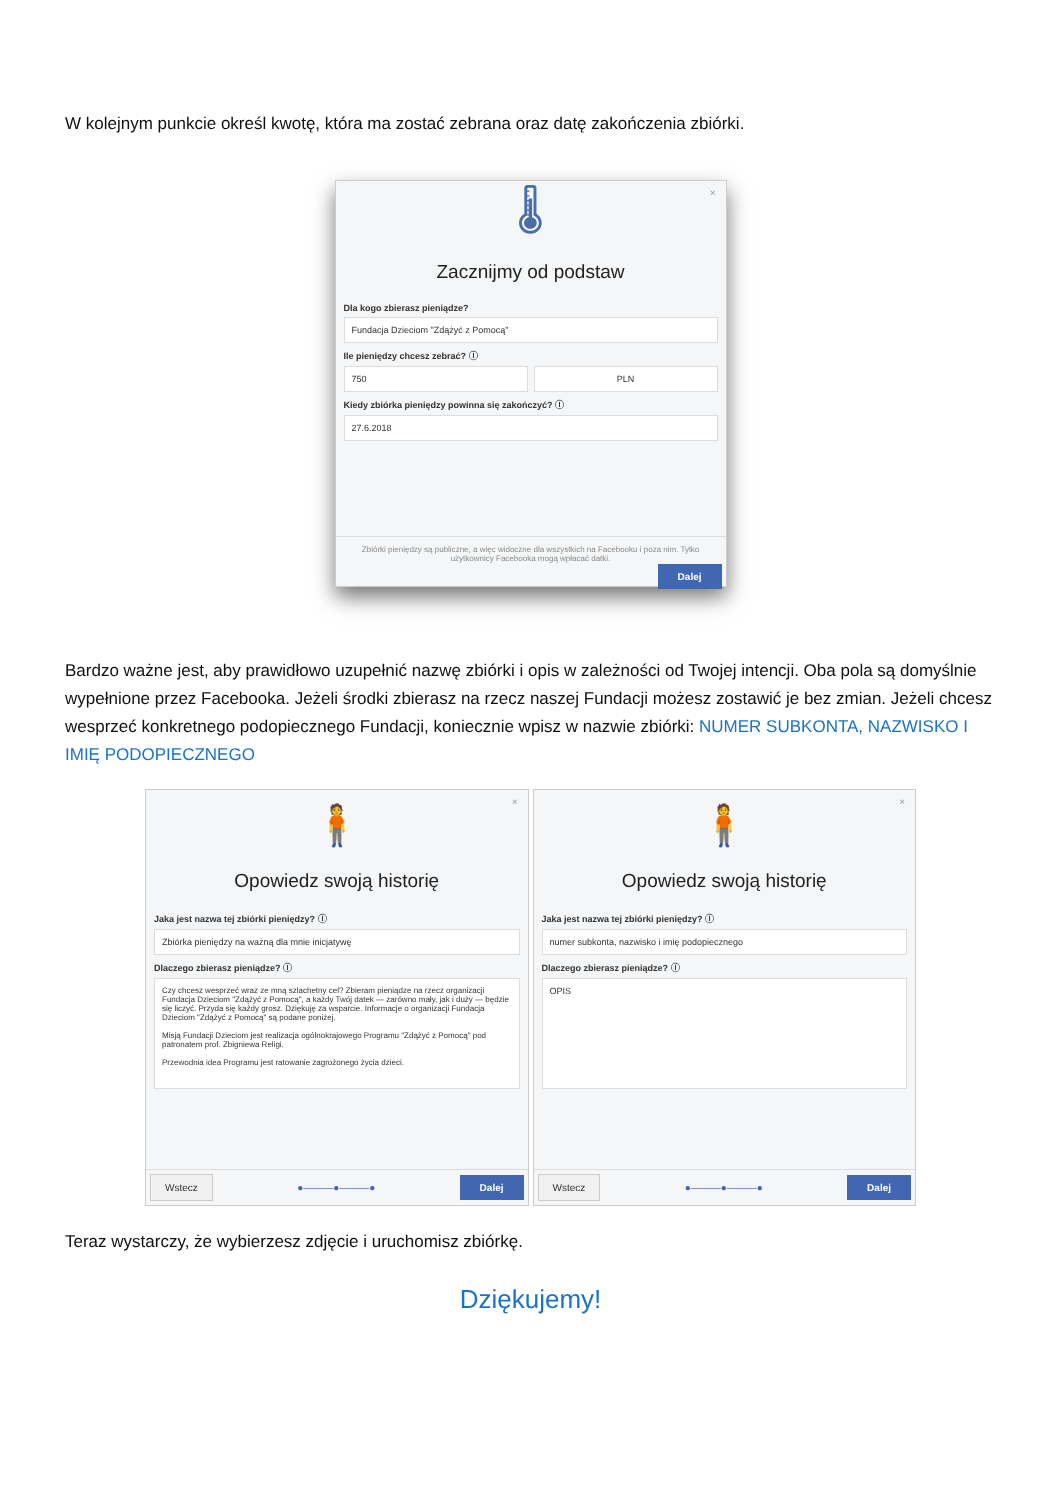W kolejnym punkcie określ kwotę, która ma zostać zebrana oraz datę zakończenia zbiórki.
×
🌡
Zacznijmy od podstaw
Dla kogo zbierasz pieniądze?
Fundacja Dzieciom "Zdążyć z Pomocą"
Ile pieniędzy chcesz zebrać? ⓘ
750 PLN
Kiedy zbiórka pieniędzy powinna się zakończyć? ⓘ
27.6.2018
Zbiórki pieniędzy są publiczne, a więc widoczne dla wszystkich na Facebooku i poza nim. Tylko użytkownicy Facebooka mogą wpłacać datki.
Dalej
Bardzo ważne jest, aby prawidłowo uzupełnić nazwę zbiórki i opis w zależności od Twojej intencji. Oba pola są domyślnie wypełnione przez Facebooka. Jeżeli środki zbierasz na rzecz naszej Fundacji możesz zostawić je bez zmian. Jeżeli chcesz wesprzeć konkretnego podopiecznego Fundacji, koniecznie wpisz w nazwie zbiórki: NUMER SUBKONTA, NAZWISKO I IMIĘ PODOPIECZNEGO
×
🧍
Opowiedz swoją historię
Jaka jest nazwa tej zbiórki pieniędzy? ⓘ
Zbiórka pieniędzy na ważną dla mnie inicjatywę
Dlaczego zbierasz pieniądze? ⓘ
Czy chcesz wesprzeć wraz ze mną szlachetny cel? Zbieram pieniądze na rzecz organizacji Fundacja Dzieciom "Zdążyć z Pomocą", a każdy Twój datek — zarówno mały, jak i duży — będzie się liczyć. Przyda się każdy grosz. Dziękuję za wsparcie. Informacje o organizacji Fundacja Dzieciom "Zdążyć z Pomocą" są podane poniżej.
Misją Fundacji Dzieciom jest realizacja ogólnokrajowego Programu "Zdążyć z Pomocą" pod patronatem prof. Zbigniewa Religi.
Przewodnia idea Programu jest ratowanie zagrożonego życia dzieci.
Wstecz ●———●———● Dalej
×
🧍
Opowiedz swoją historię
Jaka jest nazwa tej zbiórki pieniędzy? ⓘ
numer subkonta, nazwisko i imię podopiecznego
Dlaczego zbierasz pieniądze? ⓘ
OPIS
Wstecz ●———●———● Dalej
Teraz wystarczy, że wybierzesz zdjęcie i uruchomisz zbiórkę.
Dziękujemy!